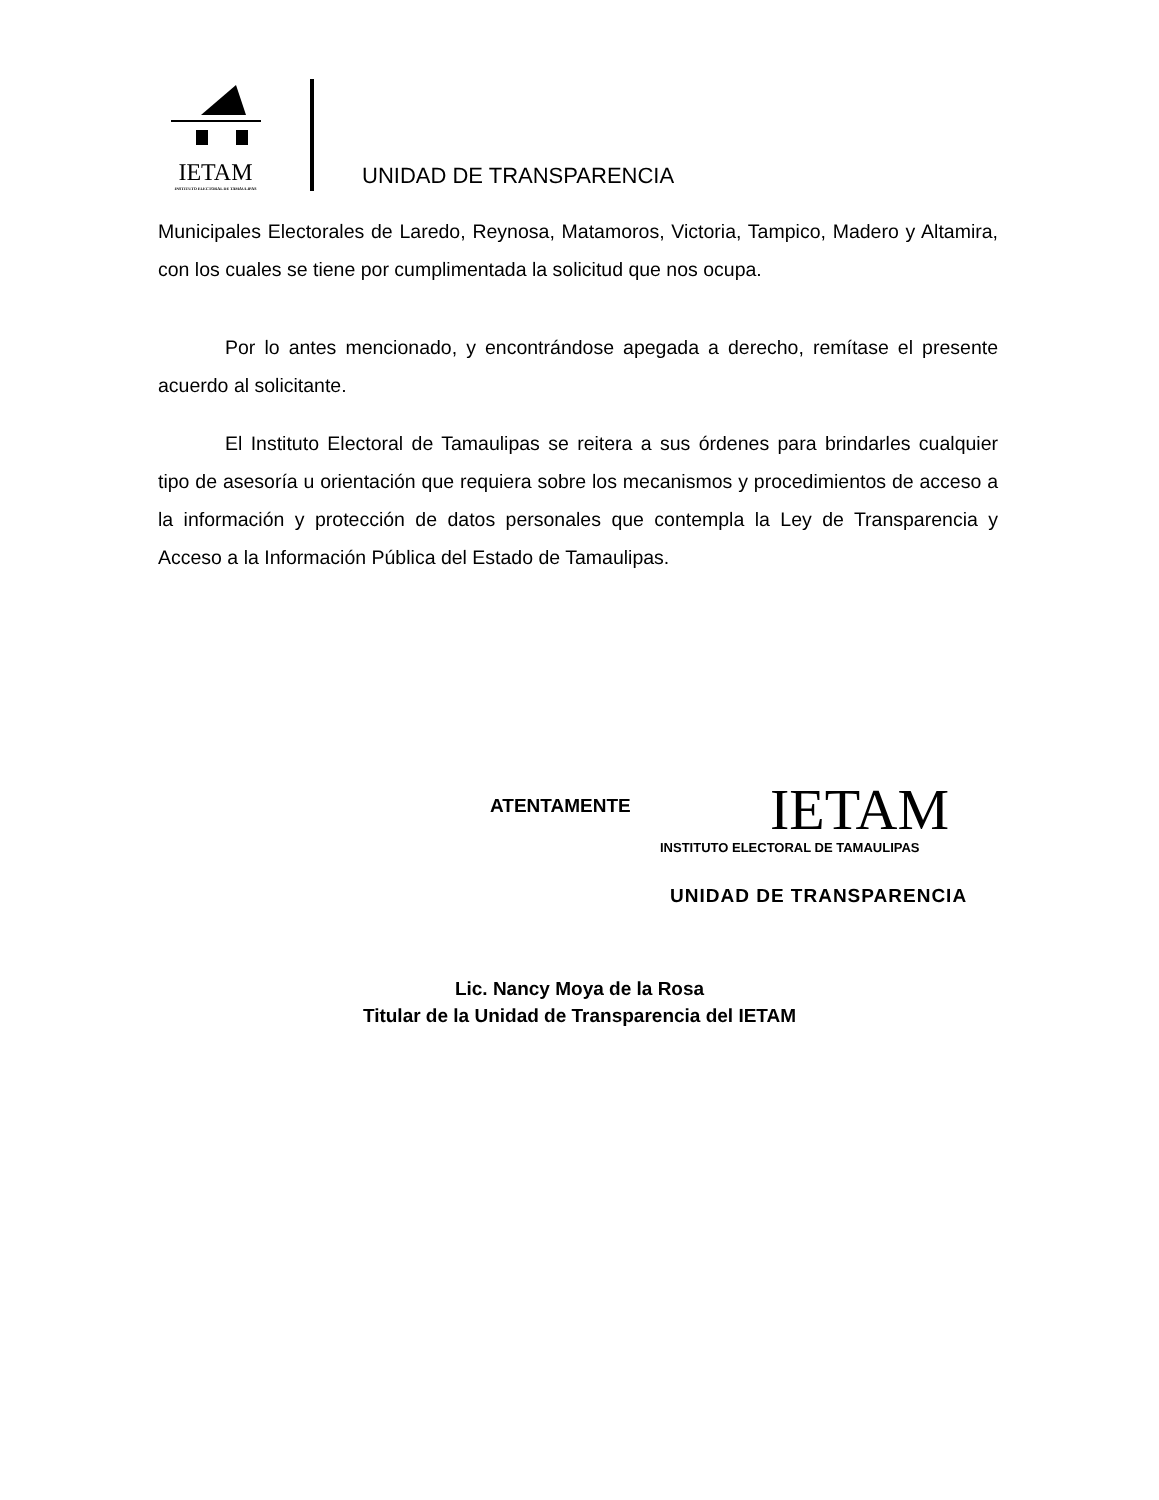IETAM
INSTITUTO ELECTORAL DE TAMAULIPAS
UNIDAD DE TRANSPARENCIA
Municipales Electorales de Laredo, Reynosa, Matamoros, Victoria, Tampico, Madero y Altamira, con los cuales se tiene por cumplimentada la solicitud que nos ocupa.
Por lo antes mencionado, y encontrándose apegada a derecho, remítase el presente acuerdo al solicitante.
El Instituto Electoral de Tamaulipas se reitera a sus órdenes para brindarles cualquier tipo de asesoría u orientación que requiera sobre los mecanismos y procedimientos de acceso a la información y protección de datos personales que contempla la Ley de Transparencia y Acceso a la Información Pública del Estado de Tamaulipas.
ATENTAMENTE
IETAM
INSTITUTO ELECTORAL DE TAMAULIPAS
UNIDAD DE TRANSPARENCIA
Lic. Nancy Moya de la Rosa
Titular de la Unidad de Transparencia del IETAM